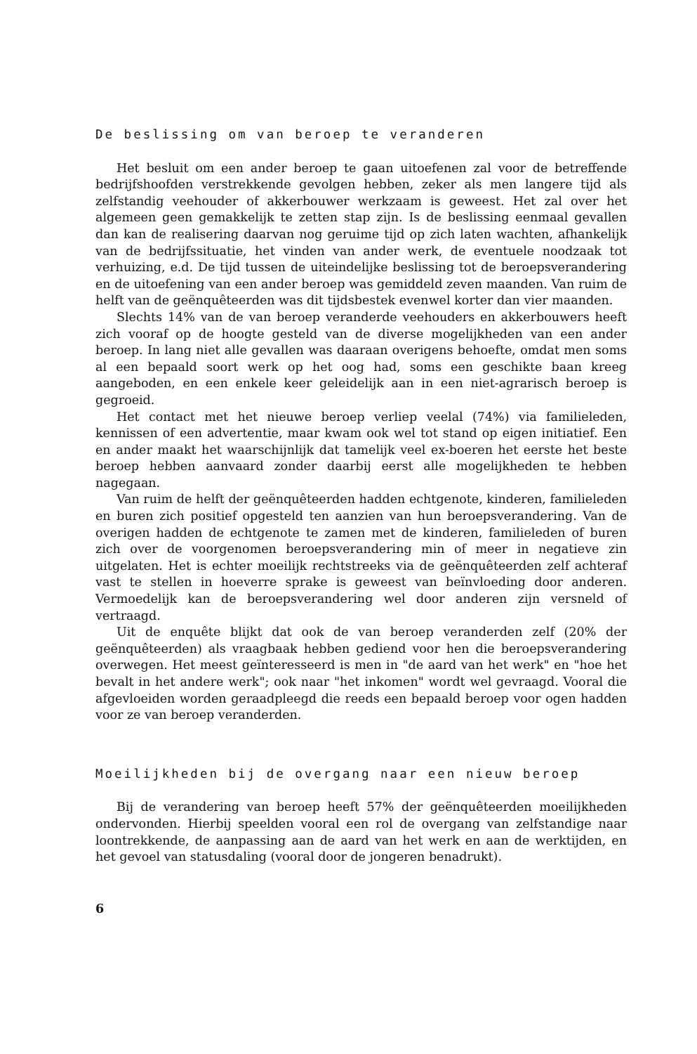De beslissing om van beroep te veranderen
Het besluit om een ander beroep te gaan uitoefenen zal voor de betreffende bedrijfshoofden verstrekkende gevolgen hebben, zeker als men langere tijd als zelfstandig veehouder of akkerbouwer werkzaam is geweest. Het zal over het algemeen geen gemakkelijk te zetten stap zijn. Is de beslissing eenmaal gevallen dan kan de realisering daarvan nog geruime tijd op zich laten wachten, afhankelijk van de bedrijfssituatie, het vinden van ander werk, de eventuele noodzaak tot verhuizing, e.d. De tijd tussen de uiteindelijke beslissing tot de beroepsverandering en de uitoefening van een ander beroep was gemiddeld zeven maanden. Van ruim de helft van de geënquêteerden was dit tijdsbestek evenwel korter dan vier maanden.
Slechts 14% van de van beroep veranderde veehouders en akkerbouwers heeft zich vooraf op de hoogte gesteld van de diverse mogelijkheden van een ander beroep. In lang niet alle gevallen was daaraan overigens behoefte, omdat men soms al een bepaald soort werk op het oog had, soms een geschikte baan kreeg aangeboden, en een enkele keer geleidelijk aan in een niet-agrarisch beroep is gegroeid.
Het contact met het nieuwe beroep verliep veelal (74%) via familieleden, kennissen of een advertentie, maar kwam ook wel tot stand op eigen initiatief. Een en ander maakt het waarschijnlijk dat tamelijk veel ex-boeren het eerste het beste beroep hebben aanvaard zonder daarbij eerst alle mogelijkheden te hebben nagegaan.
Van ruim de helft der geënquêteerden hadden echtgenote, kinderen, familieleden en buren zich positief opgesteld ten aanzien van hun beroepsverandering. Van de overigen hadden de echtgenote te zamen met de kinderen, familieleden of buren zich over de voorgenomen beroepsverandering min of meer in negatieve zin uitgelaten. Het is echter moeilijk rechtstreeks via de geënquêteerden zelf achteraf vast te stellen in hoeverre sprake is geweest van beïnvloeding door anderen. Vermoedelijk kan de beroepsverandering wel door anderen zijn versneld of vertraagd.
Uit de enquête blijkt dat ook de van beroep veranderden zelf (20% der geënquêteerden) als vraagbaak hebben gediend voor hen die beroepsverandering overwegen. Het meest geïnteresseerd is men in "de aard van het werk" en "hoe het bevalt in het andere werk"; ook naar "het inkomen" wordt wel gevraagd. Vooral die afgevloeiden worden geraadpleegd die reeds een bepaald beroep voor ogen hadden voor ze van beroep veranderden.
Moeilijkheden bij de overgang naar een nieuw beroep
Bij de verandering van beroep heeft 57% der geënquêteerden moeilijkheden ondervonden. Hierbij speelden vooral een rol de overgang van zelfstandige naar loontrekkende, de aanpassing aan de aard van het werk en aan de werktijden, en het gevoel van statusdaling (vooral door de jongeren benadrukt).
6